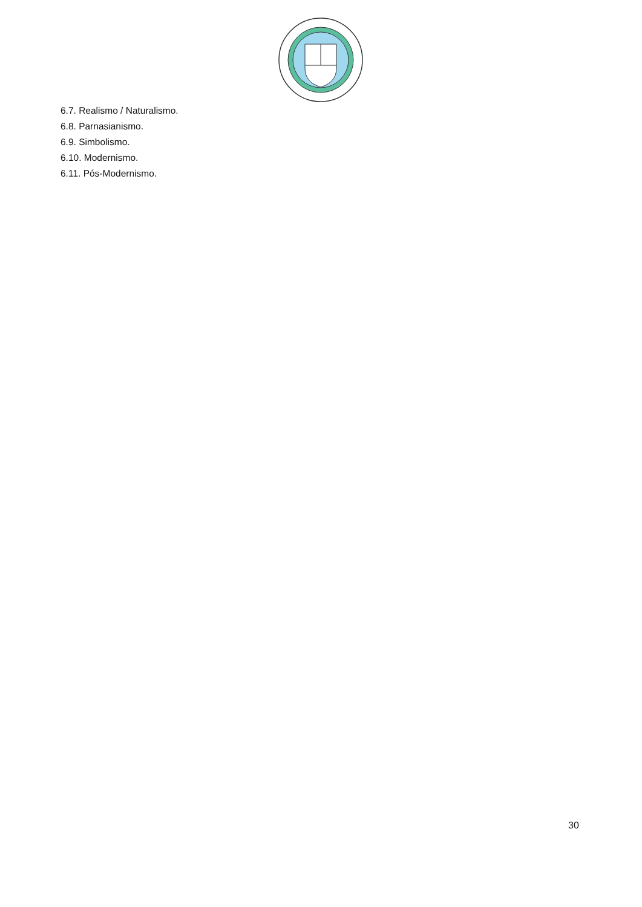6.7. Realismo / Naturalismo.
6.8. Parnasianismo.
6.9. Simbolismo.
6.10. Modernismo.
6.11. Pós-Modernismo.
30